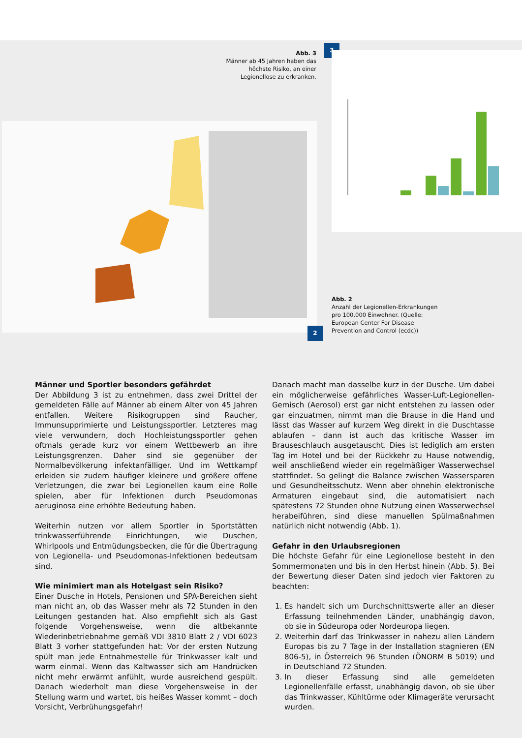Abb. 3
Männer ab 45 Jahren haben das höchste Risiko, an einer Legionellose zu erkranken.
3
2
Abb. 2
Anzahl der Legionellen-Erkrankungen pro 100.000 Einwohner. (Quelle: European Center For Disease Prevention and Control (ecdc))
Männer und Sportler besonders gefährdet
Der Abbildung 3 ist zu entnehmen, dass zwei Drittel der gemeldeten Fälle auf Männer ab einem Alter von 45 Jahren entfallen. Weitere Risikogruppen sind Raucher, Immunsupprimierte und Leistungssportler. Letzteres mag viele verwundern, doch Hochleistungssportler gehen oftmals gerade kurz vor einem Wettbewerb an ihre Leistungsgrenzen. Daher sind sie gegenüber der Normalbevölkerung infektanfälliger. Und im Wettkampf erleiden sie zudem häufiger kleinere und größere offene Verletzungen, die zwar bei Legionellen kaum eine Rolle spielen, aber für Infektionen durch Pseudomonas aeruginosa eine erhöhte Bedeutung haben.
Weiterhin nutzen vor allem Sportler in Sportstätten trinkwasserführende Einrichtungen, wie Duschen, Whirlpools und Entmüdungsbecken, die für die Übertragung von Legionella- und Pseudomonas-Infektionen bedeutsam sind.
Wie minimiert man als Hotelgast sein Risiko?
Einer Dusche in Hotels, Pensionen und SPA-Bereichen sieht man nicht an, ob das Wasser mehr als 72 Stunden in den Leitungen gestanden hat. Also empfiehlt sich als Gast folgende Vorgehensweise, wenn die altbekannte Wiederinbetriebnahme gemäß VDI 3810 Blatt 2 / VDI 6023 Blatt 3 vorher stattgefunden hat: Vor der ersten Nutzung spült man jede Entnahmestelle für Trinkwasser kalt und warm einmal. Wenn das Kaltwasser sich am Handrücken nicht mehr erwärmt anfühlt, wurde ausreichend gespült. Danach wiederholt man diese Vorgehensweise in der Stellung warm und wartet, bis heißes Wasser kommt – doch Vorsicht, Verbrühungsgefahr!
Danach macht man dasselbe kurz in der Dusche. Um dabei ein möglicherweise gefährliches Wasser-Luft-Legionellen-Gemisch (Aerosol) erst gar nicht entstehen zu lassen oder gar einzuatmen, nimmt man die Brause in die Hand und lässt das Wasser auf kurzem Weg direkt in die Duschtasse ablaufen – dann ist auch das kritische Wasser im Brauseschlauch ausgetauscht. Dies ist lediglich am ersten Tag im Hotel und bei der Rückkehr zu Hause notwendig, weil anschließend wieder ein regelmäßiger Wasserwechsel stattfindet. So gelingt die Balance zwischen Wassersparen und Gesundheitsschutz. Wenn aber ohnehin elektronische Armaturen eingebaut sind, die automatisiert nach spätestens 72 Stunden ohne Nutzung einen Wasserwechsel herabeiführen, sind diese manuellen Spülmaßnahmen natürlich nicht notwendig (Abb. 1).
Gefahr in den Urlaubsregionen
Die höchste Gefahr für eine Legionellose besteht in den Sommermonaten und bis in den Herbst hinein (Abb. 5). Bei der Bewertung dieser Daten sind jedoch vier Faktoren zu beachten:
1. Es handelt sich um Durchschnittswerte aller an dieser Erfassung teilnehmenden Länder, unabhängig davon, ob sie in Südeuropa oder Nordeuropa liegen.
2. Weiterhin darf das Trinkwasser in nahezu allen Ländern Europas bis zu 7 Tage in der Installation stagnieren (EN 806-5), in Österreich 96 Stunden (ÖNORM B 5019) und in Deutschland 72 Stunden.
3. In dieser Erfassung sind alle gemeldeten Legionellenfälle erfasst, unabhängig davon, ob sie über das Trinkwasser, Kühltürme oder Klimageräte verursacht wurden.